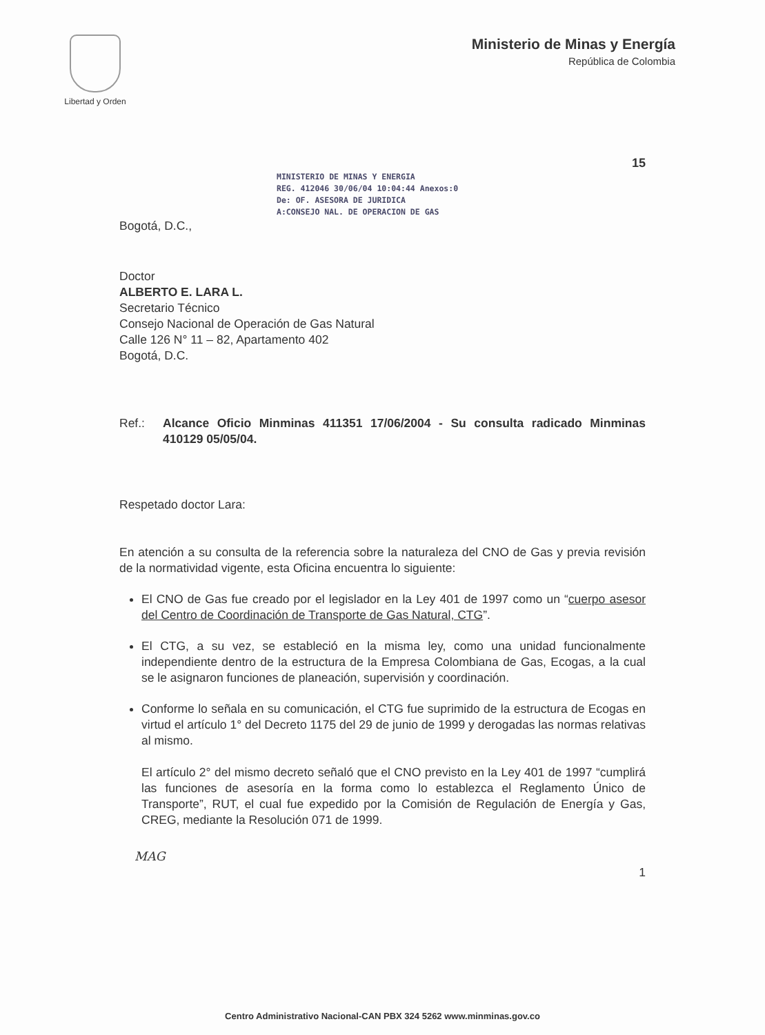Libertad y Orden
Ministerio de Minas y Energía
República de Colombia
15
MINISTERIO DE MINAS Y ENERGIA
REG. 412046 30/06/04 10:04:44 Anexos:0
De: OF. ASESORA DE JURIDICA
A:CONSEJO NAL. DE OPERACION DE GAS
Bogotá, D.C.,
Doctor
ALBERTO E. LARA L.
Secretario Técnico
Consejo Nacional de Operación de Gas Natural
Calle 126 N° 11 – 82, Apartamento 402
Bogotá, D.C.
Ref.: Alcance Oficio Minminas 411351 17/06/2004 - Su consulta radicado Minminas 410129 05/05/04.
Respetado doctor Lara:
En atención a su consulta de la referencia sobre la naturaleza del CNO de Gas y previa revisión de la normatividad vigente, esta Oficina encuentra lo siguiente:
El CNO de Gas fue creado por el legislador en la Ley 401 de 1997 como un “cuerpo asesor del Centro de Coordinación de Transporte de Gas Natural, CTG”.
El CTG, a su vez, se estableció en la misma ley, como una unidad funcionalmente independiente dentro de la estructura de la Empresa Colombiana de Gas, Ecogas, a la cual se le asignaron funciones de planeación, supervisión y coordinación.
Conforme lo señala en su comunicación, el CTG fue suprimido de la estructura de Ecogas en virtud el artículo 1° del Decreto 1175 del 29 de junio de 1999 y derogadas las normas relativas al mismo.
El artículo 2° del mismo decreto señaló que el CNO previsto en la Ley 401 de 1997 “cumplirá las funciones de asesoría en la forma como lo establezca el Reglamento Único de Transporte”, RUT, el cual fue expedido por la Comisión de Regulación de Energía y Gas, CREG, mediante la Resolución 071 de 1999.
MAG
1
Centro Administrativo Nacional-CAN PBX 324 5262 www.minminas.gov.co